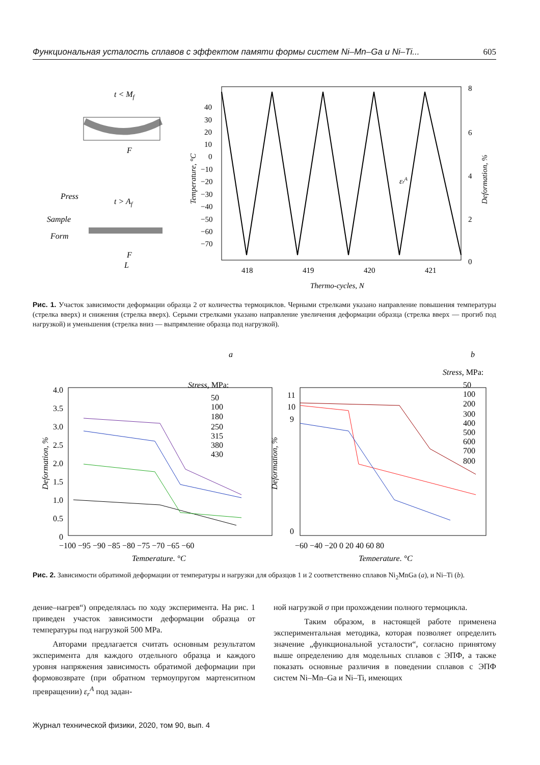Функциональная усталость сплавов с эффектом памяти формы систем Ni–Mn–Ga и Ni–Ti... 605
t < Mf
F
Press
t > Af
Sample
Form
F
L
40
30
20
10
0
−10
−20
−30
−40
−50
−60
−70
8
6
4
2
0
418
419
420
421
Thermo-cycles, N
Temperature, °C
Deformation, %
εrA
Рис. 1. Участок зависимости деформации образца 2 от количества термоциклов. Черными стрелками указано направление повышения температуры (стрелка вверх) и снижения (стрелка вверх). Серыми стрелками указано направление увеличения деформации образца (стрелка вверх — прогиб под нагрузкой) и уменьшения (стрелка вниз — выпрямление образца под нагрузкой).
a
b
Stress, MPa:
50
100
180
250
315
380
430
4.0
3.5
3.0
2.5
2.0
1.5
1.0
0.5
0
−100 −95 −90 −85 −80 −75 −70 −65 −60
Temperature, °C
Deformation, %
Stress, MPa:
50
100
200
300
400
500
600
700
800
11
10
9
0
−60 −40 −20 0 20 40 60 80
Temperature, °C
Deformation, %
Рис. 2. Зависимости обратимой деформации от температуры и нагрузки для образцов 1 и 2 соответственно сплавов Ni<sub>2</sub>MnGa (a), и Ni–Ti (b).
дение–нагрев“) определялась по ходу эксперимента. На рис. 1 приведен участок зависимости деформации образца от температуры под нагрузкой 500 MPa.
Авторами предлагается считать основным результатом эксперимента для каждого отдельного образца и каждого уровня напряжения зависимость обратимой деформации при формовозврате (при обратном термоупругом мартенситном превращении) ε<sub>r</sub><sup>A</sup> под задан-
ной нагрузкой σ при прохождении полного термоцикла.
Таким образом, в настоящей работе применена экспериментальная методика, которая позволяет определить значение „функциональной усталости“, согласно принятому выше определению для модельных сплавов с ЭПФ, а также показать основные различия в поведении сплавов с ЭПФ систем Ni–Mn–Ga и Ni–Ti, имеющих
Журнал технической физики, 2020, том 90, вып. 4